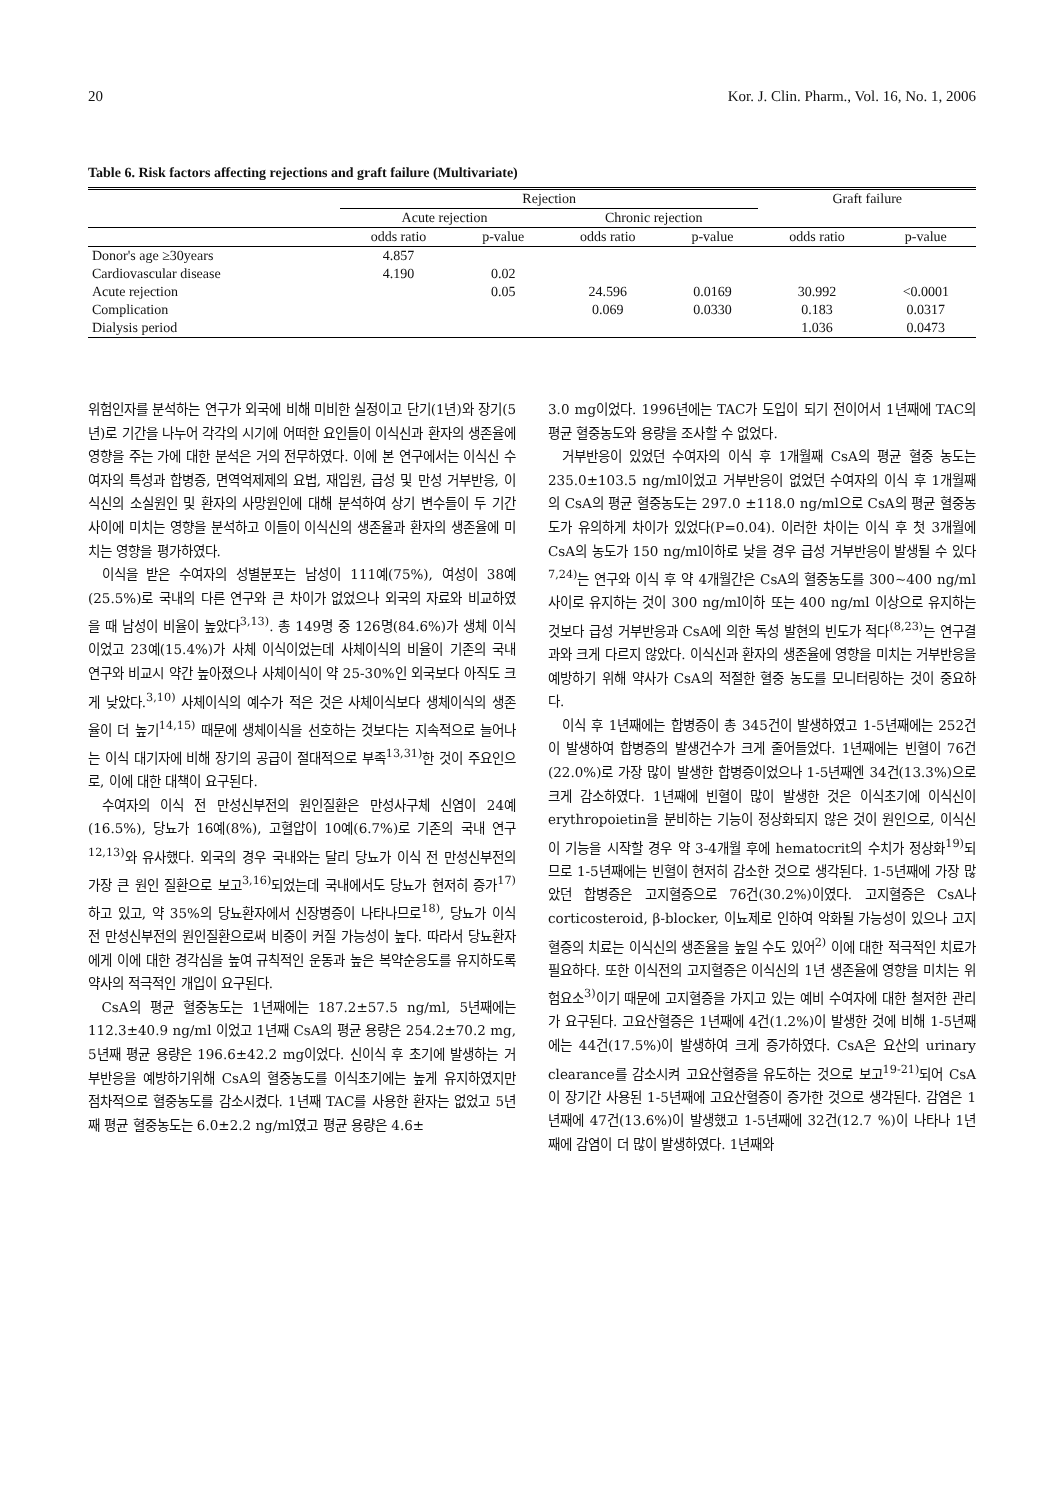20 Kor. J. Clin. Pharm., Vol. 16, No. 1, 2006
Table 6. Risk factors affecting rejections and graft failure (Multivariate)
| | Rejection | | | | Graft failure | |
| --- | --- | --- | --- | --- | --- | --- |
| | Acute rejection | | Chronic rejection | | | |
| | odds ratio | p-value | odds ratio | p-value | odds ratio | p-value |
| Donor's age ≥30years | 4.857 | | | | | |
| Cardiovascular disease | 4.190 | 0.02 | | | | |
| Acute rejection | | 0.05 | 24.596 | 0.0169 | 30.992 | <0.0001 |
| Complication | | | 0.069 | 0.0330 | 0.183 | 0.0317 |
| Dialysis period | | | | | 1.036 | 0.0473 |
위험인자를 분석하는 연구가 외국에 비해 미비한 실정이고 단기(1년)와 장기(5년)로 기간을 나누어 각각의 시기에 어떠한 요인들이 이식신과 환자의 생존율에 영향을 주는 가에 대한 분석은 거의 전무하였다. 이에 본 연구에서는 이식신 수여자의 특성과 합병증, 면역억제제의 요법, 재입원, 급성 및 만성 거부반응, 이식신의 소실원인 및 환자의 사망원인에 대해 분석하여 상기 변수들이 두 기간 사이에 미치는 영향을 분석하고 이들이 이식신의 생존율과 환자의 생존율에 미치는 영향을 평가하였다.
이식을 받은 수여자의 성별분포는 남성이 111예(75%), 여성이 38예(25.5%)로 국내의 다른 연구와 큰 차이가 없었으나 외국의 자료와 비교하였을 때 남성이 비율이 높았다<sup>3,13)</sup>. 총 149명 중 126명(84.6%)가 생체 이식이었고 23예(15.4%)가 사체 이식이었는데 사체이식의 비율이 기존의 국내 연구와 비교시 약간 높아졌으나 사체이식이 약 25-30%인 외국보다 아직도 크게 낮았다.<sup>3,10)</sup> 사체이식의 예수가 적은 것은 사체이식보다 생체이식의 생존율이 더 높기<sup>14,15)</sup> 때문에 생체이식을 선호하는 것보다는 지속적으로 늘어나는 이식 대기자에 비해 장기의 공급이 절대적으로 부족<sup>13,31)</sup>한 것이 주요인으로, 이에 대한 대책이 요구된다.
수여자의 이식 전 만성신부전의 원인질환은 만성사구체 신염이 24예(16.5%), 당뇨가 16예(8%), 고혈압이 10예(6.7%)로 기존의 국내 연구<sup>12,13)</sup>와 유사했다. 외국의 경우 국내와는 달리 당뇨가 이식 전 만성신부전의 가장 큰 원인 질환으로 보고<sup>3,16)</sup>되었는데 국내에서도 당뇨가 현저히 증가<sup>17)</sup>하고 있고, 약 35%의 당뇨환자에서 신장병증이 나타나므로<sup>18)</sup>, 당뇨가 이식 전 만성신부전의 원인질환으로써 비중이 커질 가능성이 높다. 따라서 당뇨환자에게 이에 대한 경각심을 높여 규칙적인 운동과 높은 복약순응도를 유지하도록 약사의 적극적인 개입이 요구된다.
CsA의 평균 혈중농도는 1년째에는 187.2±57.5 ng/ml, 5년째에는 112.3±40.9 ng/ml 이었고 1년째 CsA의 평균 용량은 254.2±70.2 mg, 5년째 평균 용량은 196.6±42.2 mg이었다. 신이식 후 초기에 발생하는 거부반응을 예방하기위해 CsA의 혈중농도를 이식초기에는 높게 유지하였지만 점차적으로 혈중농도를 감소시켰다. 1년째 TAC를 사용한 환자는 없었고 5년째 평균 혈중농도는 6.0±2.2 ng/ml였고 평균 용량은 4.6±
3.0 mg이었다. 1996년에는 TAC가 도입이 되기 전이어서 1년째에 TAC의 평균 혈중농도와 용량을 조사할 수 없었다.
거부반응이 있었던 수여자의 이식 후 1개월째 CsA의 평균 혈중 농도는 235.0±103.5 ng/ml이었고 거부반응이 없었던 수여자의 이식 후 1개월째의 CsA의 평균 혈중농도는 297.0 ±118.0 ng/ml으로 CsA의 평균 혈중농도가 유의하게 차이가 있었다(P=0.04). 이러한 차이는 이식 후 첫 3개월에 CsA의 농도가 150 ng/ml이하로 낮을 경우 급성 거부반응이 발생될 수 있다<sup>7,24)</sup>는 연구와 이식 후 약 4개월간은 CsA의 혈중농도를 300~400 ng/ml 사이로 유지하는 것이 300 ng/ml이하 또는 400 ng/ml 이상으로 유지하는 것보다 급성 거부반응과 CsA에 의한 독성 발현의 빈도가 적다<sup>(8,23)</sup>는 연구결과와 크게 다르지 않았다. 이식신과 환자의 생존율에 영향을 미치는 거부반응을 예방하기 위해 약사가 CsA의 적절한 혈중 농도를 모니터링하는 것이 중요하다.
이식 후 1년째에는 합병증이 총 345건이 발생하였고 1-5년째에는 252건이 발생하여 합병증의 발생건수가 크게 줄어들었다. 1년째에는 빈혈이 76건(22.0%)로 가장 많이 발생한 합병증이었으나 1-5년째엔 34건(13.3%)으로 크게 감소하였다. 1년째에 빈혈이 많이 발생한 것은 이식초기에 이식신이 erythropoietin을 분비하는 기능이 정상화되지 않은 것이 원인으로, 이식신이 기능을 시작할 경우 약 3-4개월 후에 hematocrit의 수치가 정상화<sup>19)</sup>되므로 1-5년째에는 빈혈이 현저히 감소한 것으로 생각된다. 1-5년째에 가장 많았던 합병증은 고지혈증으로 76건(30.2%)이였다. 고지혈증은 CsA나 corticosteroid, β-blocker, 이뇨제로 인하여 악화될 가능성이 있으나 고지혈증의 치료는 이식신의 생존율을 높일 수도 있어<sup>2)</sup> 이에 대한 적극적인 치료가 필요하다. 또한 이식전의 고지혈증은 이식신의 1년 생존율에 영향을 미치는 위험요소<sup>3)</sup>이기 때문에 고지혈증을 가지고 있는 예비 수여자에 대한 철저한 관리가 요구된다. 고요산혈증은 1년째에 4건(1.2%)이 발생한 것에 비해 1-5년째에는 44건(17.5%)이 발생하여 크게 증가하였다. CsA은 요산의 urinary clearance를 감소시켜 고요산혈증을 유도하는 것으로 보고<sup>19-21)</sup>되어 CsA이 장기간 사용된 1-5년째에 고요산혈증이 증가한 것으로 생각된다. 감염은 1년째에 47건(13.6%)이 발생했고 1-5년째에 32건(12.7 %)이 나타나 1년째에 감염이 더 많이 발생하였다. 1년째와